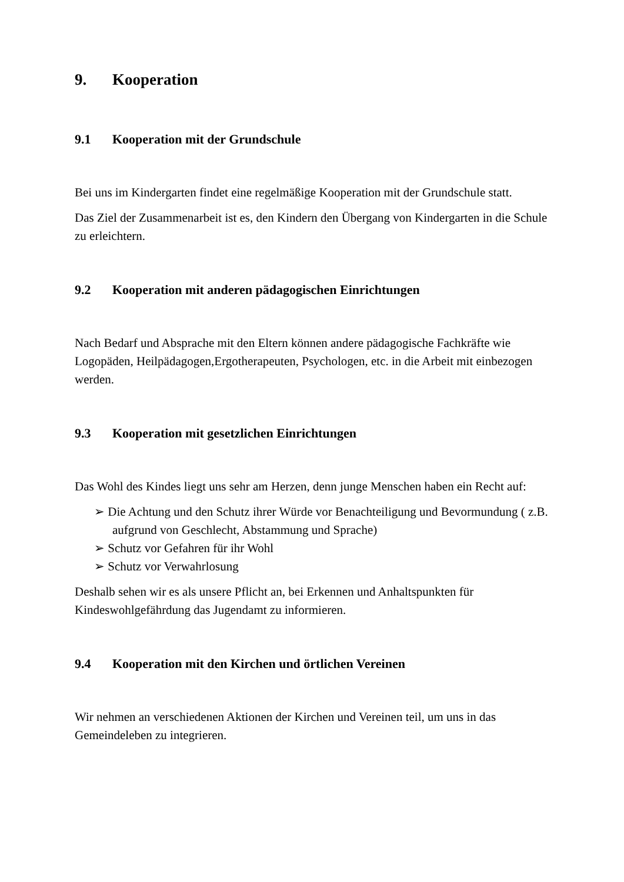9. Kooperation
9.1 Kooperation mit der Grundschule
Bei uns im Kindergarten findet eine regelmäßige Kooperation mit der Grundschule statt.
Das Ziel der Zusammenarbeit ist es, den Kindern den Übergang von Kindergarten in die Schule zu erleichtern.
9.2 Kooperation mit anderen pädagogischen Einrichtungen
Nach Bedarf und Absprache mit den Eltern können andere pädagogische Fachkräfte wie Logopäden, Heilpädagogen,Ergotherapeuten, Psychologen, etc. in die Arbeit mit einbezogen werden.
9.3 Kooperation mit gesetzlichen Einrichtungen
Das Wohl des Kindes liegt uns sehr am Herzen, denn junge Menschen haben ein Recht auf:
➢ Die Achtung und den Schutz ihrer Würde vor Benachteiligung und Bevormundung ( z.B. aufgrund von Geschlecht, Abstammung und Sprache)
➢ Schutz vor Gefahren für ihr Wohl
➢ Schutz vor Verwahrlosung
Deshalb sehen wir es als unsere Pflicht an, bei Erkennen und Anhaltspunkten für Kindeswohlgefährdung das Jugendamt zu informieren.
9.4 Kooperation mit den Kirchen und örtlichen Vereinen
Wir nehmen an verschiedenen Aktionen der Kirchen und Vereinen teil, um uns in das Gemeindeleben zu integrieren.